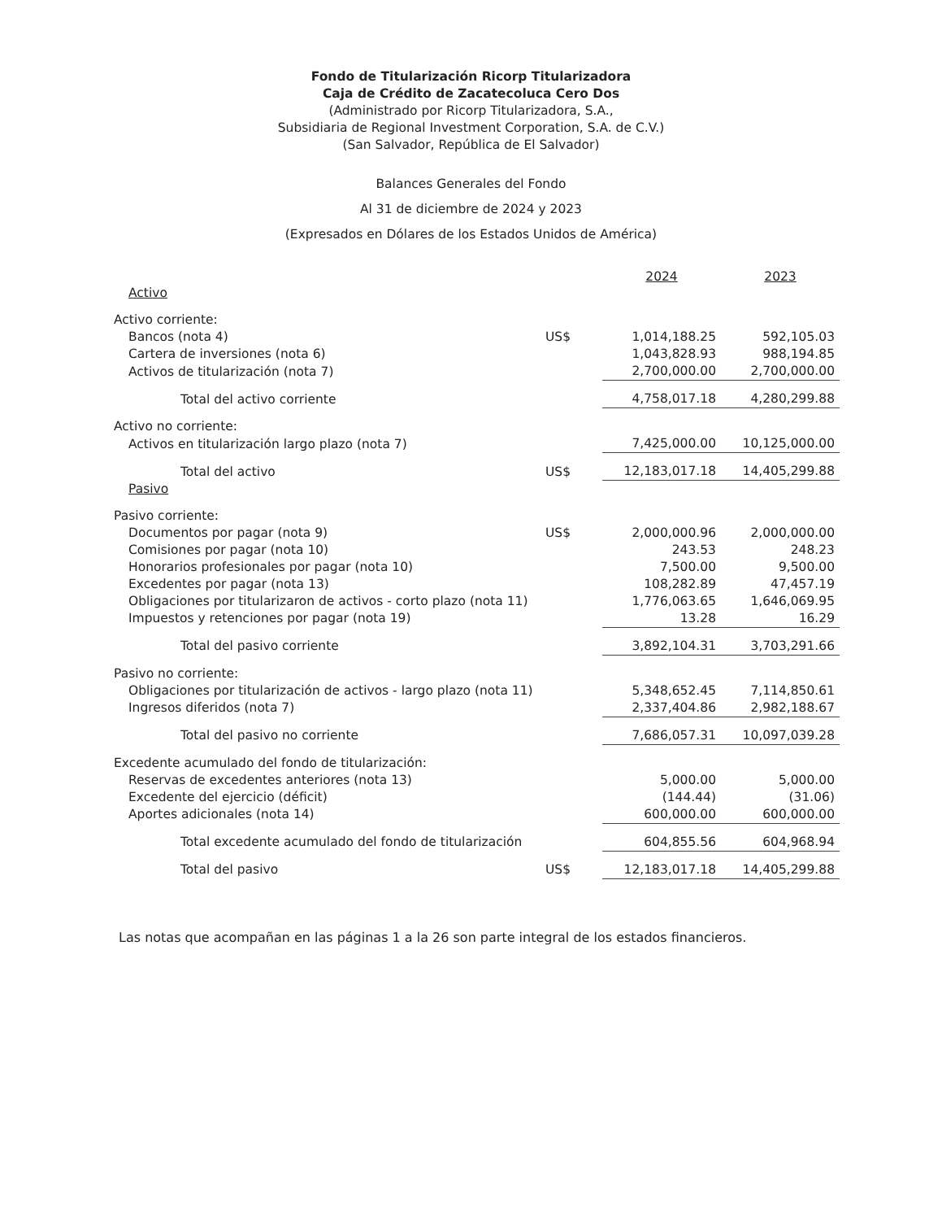Fondo de Titularización Ricorp Titularizadora
Caja de Crédito de Zacatecoluca Cero Dos
(Administrado por Ricorp Titularizadora, S.A.,
Subsidiaria de Regional Investment Corporation, S.A. de C.V.)
(San Salvador, República de El Salvador)
Balances Generales del Fondo
Al 31 de diciembre de 2024 y 2023
(Expresados en Dólares de los Estados Unidos de América)
| | | 2024 | 2023 |
| --- | --- | --- | --- |
| Activo | | | |
| Activo corriente: | | | |
| Bancos (nota 4) | US$ | 1,014,188.25 | 592,105.03 |
| Cartera de inversiones (nota 6) | | 1,043,828.93 | 988,194.85 |
| Activos de titularización (nota 7) | | 2,700,000.00 | 2,700,000.00 |
| Total del activo corriente | | 4,758,017.18 | 4,280,299.88 |
| Activo no corriente: | | | |
| Activos en titularización largo plazo (nota 7) | | 7,425,000.00 | 10,125,000.00 |
| Total del activo | US$ | 12,183,017.18 | 14,405,299.88 |
| Pasivo | | | |
| Pasivo corriente: | | | |
| Documentos por pagar (nota 9) | US$ | 2,000,000.96 | 2,000,000.00 |
| Comisiones por pagar (nota 10) | | 243.53 | 248.23 |
| Honorarios profesionales por pagar (nota 10) | | 7,500.00 | 9,500.00 |
| Excedentes por pagar (nota 13) | | 108,282.89 | 47,457.19 |
| Obligaciones por titularizaron de activos - corto plazo (nota 11) | | 1,776,063.65 | 1,646,069.95 |
| Impuestos y retenciones por pagar (nota 19) | | 13.28 | 16.29 |
| Total del pasivo corriente | | 3,892,104.31 | 3,703,291.66 |
| Pasivo no corriente: | | | |
| Obligaciones por titularización de activos - largo plazo (nota 11) | | 5,348,652.45 | 7,114,850.61 |
| Ingresos diferidos (nota 7) | | 2,337,404.86 | 2,982,188.67 |
| Total del pasivo no corriente | | 7,686,057.31 | 10,097,039.28 |
| Excedente acumulado del fondo de titularización: | | | |
| Reservas de excedentes anteriores (nota 13) | | 5,000.00 | 5,000.00 |
| Excedente del ejercicio (déficit) | | (144.44) | (31.06) |
| Aportes adicionales (nota 14) | | 600,000.00 | 600,000.00 |
| Total excedente acumulado del fondo de titularización | | 604,855.56 | 604,968.94 |
| Total del pasivo | US$ | 12,183,017.18 | 14,405,299.88 |
Las notas que acompañan en las páginas 1 a la 26 son parte integral de los estados financieros.